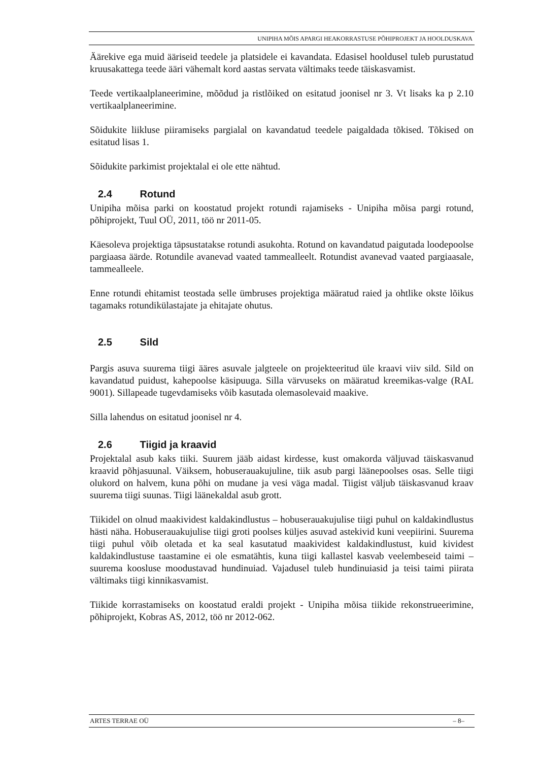UNIPIHA MÕIS APARGI HEAKORRASTUSE PÕHIPROJEKT JA HOOLDUSKAVA
Äärekive ega muid ääriseid teedele ja platsidele ei kavandata. Edasisel hooldusel tuleb purustatud kruusakattega teede ääri vähemalt kord aastas servata vältimaks teede täiskasvamist.
Teede vertikaalplaneerimine, mõõdud ja ristlõiked on esitatud joonisel nr 3. Vt lisaks ka p 2.10 vertikaalplaneerimine.
Sõidukite liikluse piiramiseks pargialal on kavandatud teedele paigaldada tõkised. Tõkised on esitatud lisas 1.
Sõidukite parkimist projektalal ei ole ette nähtud.
2.4 Rotund
Unipiha mõisa parki on koostatud projekt rotundi rajamiseks - Unipiha mõisa pargi rotund, põhiprojekt, Tuul OÜ, 2011, töö nr 2011-05.
Käesoleva projektiga täpsustatakse rotundi asukohta. Rotund on kavandatud paigutada loodepoolse pargiaasa äärde. Rotundile avanevad vaated tammealleelt. Rotundist avanevad vaated pargiaasale, tammealleele.
Enne rotundi ehitamist teostada selle ümbruses projektiga määratud raied ja ohtlike okste lõikus tagamaks rotundikülastajate ja ehitajate ohutus.
2.5 Sild
Pargis asuva suurema tiigi ääres asuvale jalgteele on projekteeritud üle kraavi viiv sild. Sild on kavandatud puidust, kahepoolse käsipuuga. Silla värvuseks on määratud kreemikas-valge (RAL 9001). Sillapeade tugevdamiseks võib kasutada olemasolevaid maakive.
Silla lahendus on esitatud joonisel nr 4.
2.6 Tiigid ja kraavid
Projektalal asub kaks tiiki. Suurem jääb aidast kirdesse, kust omakorda väljuvad täiskasvanud kraavid põhjasuunal. Väiksem, hobuserauakujuline, tiik asub pargi läänepoolses osas. Selle tiigi olukord on halvem, kuna põhi on mudane ja vesi väga madal. Tiigist väljub täiskasvanud kraav suurema tiigi suunas. Tiigi läänekaldal asub grott.
Tiikidel on olnud maakividest kaldakindlustus – hobuserauakujulise tiigi puhul on kaldakindlustus hästi näha. Hobuserauakujulise tiigi groti poolses küljes asuvad astekivid kuni veepiirini. Suurema tiigi puhul võib oletada et ka seal kasutatud maakividest kaldakindlustust, kuid kividest kaldakindlustuse taastamine ei ole esmatähtis, kuna tiigi kallastel kasvab veelembeseid taimi – suurema koosluse moodustavad hundinuiad. Vajadusel tuleb hundinuiasid ja teisi taimi piirata vältimaks tiigi kinnikasvamist.
Tiikide korrastamiseks on koostatud eraldi projekt - Unipiha mõisa tiikide rekonstrueerimine, põhiprojekt, Kobras AS, 2012, töö nr 2012-062.
ARTES TERRAE OÜ – 8–